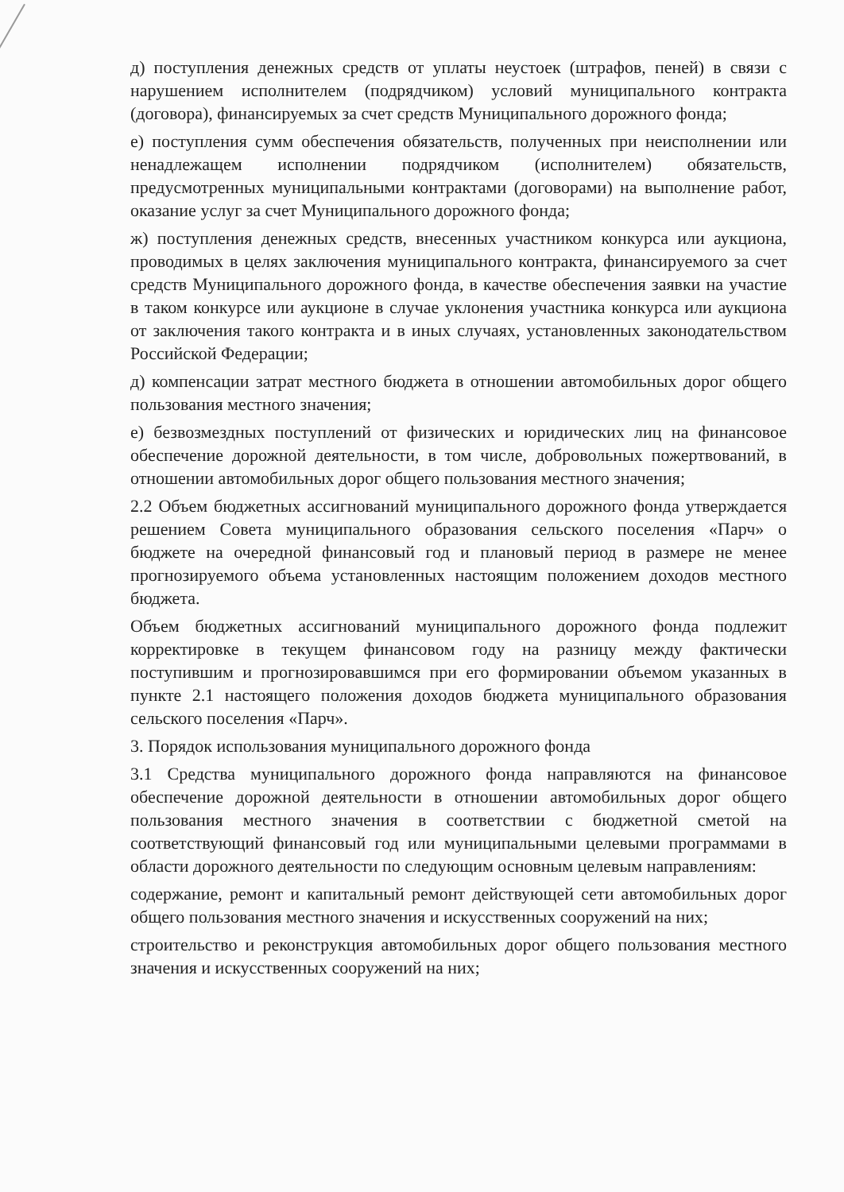д) поступления денежных средств от уплаты неустоек (штрафов, пеней) в связи с нарушением исполнителем (подрядчиком) условий муниципального контракта (договора), финансируемых за счет средств Муниципального дорожного фонда;
е) поступления сумм обеспечения обязательств, полученных при неисполнении или ненадлежащем исполнении подрядчиком (исполнителем) обязательств, предусмотренных муниципальными контрактами (договорами) на выполнение работ, оказание услуг за счет Муниципального дорожного фонда;
ж) поступления денежных средств, внесенных участником конкурса или аукциона, проводимых в целях заключения муниципального контракта, финансируемого за счет средств Муниципального дорожного фонда, в качестве обеспечения заявки на участие в таком конкурсе или аукционе в случае уклонения участника конкурса или аукциона от заключения такого контракта и в иных случаях, установленных законодательством Российской Федерации;
д) компенсации затрат местного бюджета в отношении автомобильных дорог общего пользования местного значения;
е) безвозмездных поступлений от физических и юридических лиц на финансовое обеспечение дорожной деятельности, в том числе, добровольных пожертвований, в отношении автомобильных дорог общего пользования местного значения;
2.2 Объем бюджетных ассигнований муниципального дорожного фонда утверждается решением Совета муниципального образования сельского поселения «Парч» о бюджете на очередной финансовый год и плановый период в размере не менее прогнозируемого объема установленных настоящим положением доходов местного бюджета.
Объем бюджетных ассигнований муниципального дорожного фонда подлежит корректировке в текущем финансовом году на разницу между фактически поступившим и прогнозировавшимся при его формировании объемом указанных в пункте 2.1 настоящего положения доходов бюджета муниципального образования сельского поселения «Парч».
3. Порядок использования муниципального дорожного фонда
3.1 Средства муниципального дорожного фонда направляются на финансовое обеспечение дорожной деятельности в отношении автомобильных дорог общего пользования местного значения в соответствии с бюджетной сметой на соответствующий финансовый год или муниципальными целевыми программами в области дорожного деятельности по следующим основным целевым направлениям:
содержание, ремонт и капитальный ремонт действующей сети автомобильных дорог общего пользования местного значения и искусственных сооружений на них;
строительство и реконструкция автомобильных дорог общего пользования местного значения и искусственных сооружений на них;